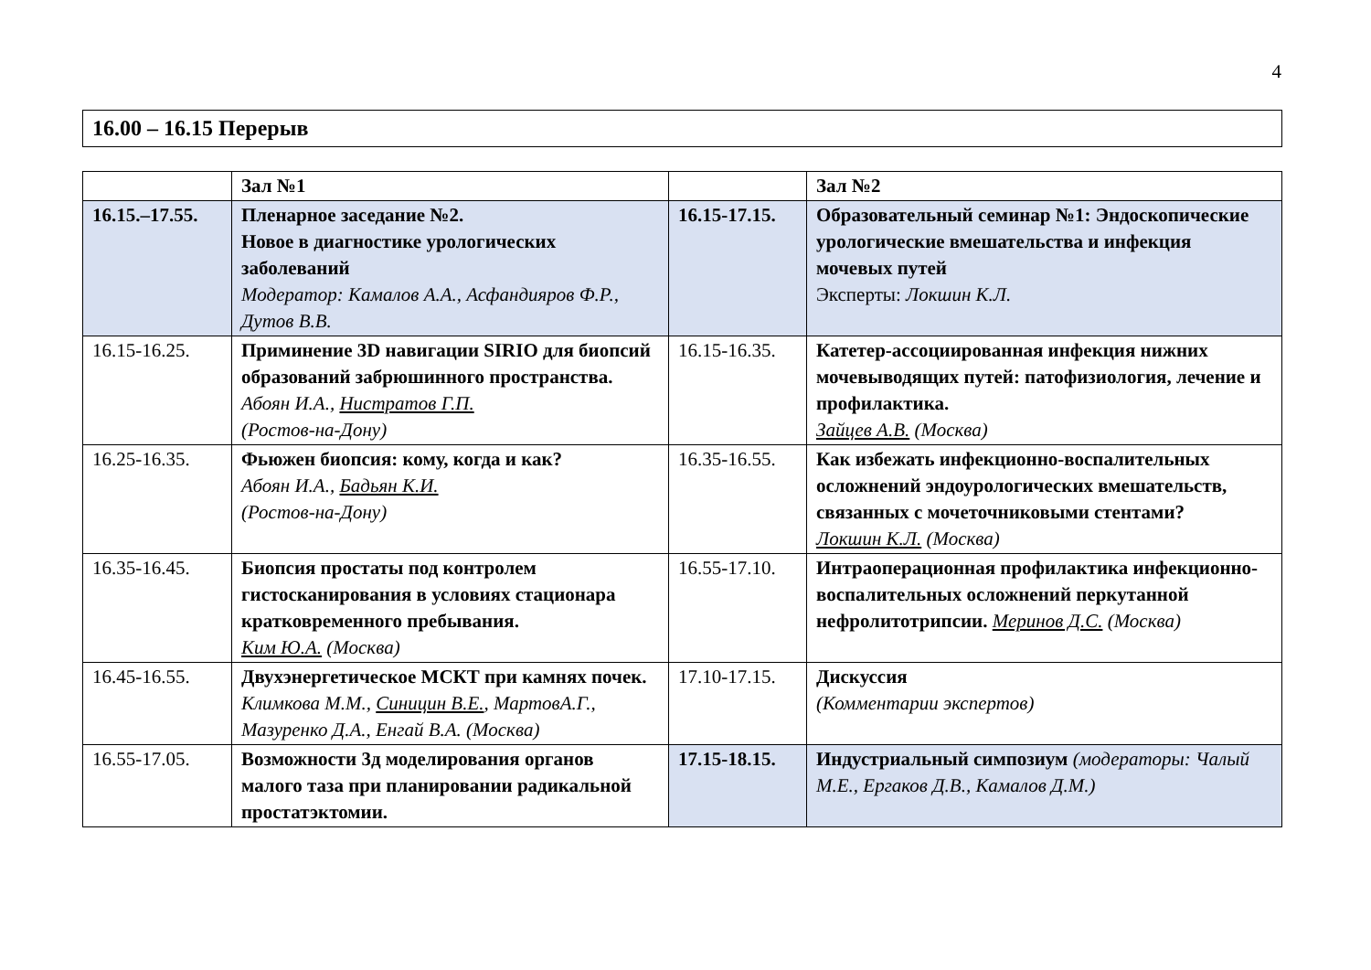4
16.00 – 16.15 Перерыв
| | Зал №1 | | Зал №2 |
| 16.15.–17.55. | Пленарное заседание №2. Новое в диагностике урологических заболеваний Модератор: Камалов А.А., Асфандияров Ф.Р., Дутов В.В. | 16.15-17.15. | Образовательный семинар №1: Эндоскопические урологические вмешательства и инфекция мочевых путей Эксперты: Локшин К.Л. |
| 16.15-16.25. | Приминение 3D навигации SIRIO для биопсий образований забрюшинного пространства. Абоян И.А., Нистратов Г.П. (Ростов-на-Дону) | 16.15-16.35. | Катетер-ассоциированная инфекция нижних мочевыводящих путей: патофизиология, лечение и профилактика. Зайцев А.В. (Москва) |
| 16.25-16.35. | Фьюжен биопсия: кому, когда и как? Абоян И.А., Бадьян К.И. (Ростов-на-Дону) | 16.35-16.55. | Как избежать инфекционно-воспалительных осложнений эндоурологических вмешательств, связанных с мочеточниковыми стентами? Локшин К.Л. (Москва) |
| 16.35-16.45. | Биопсия простаты под контролем гистосканирования в условиях стационара кратковременного пребывания. Ким Ю.А. (Москва) | 16.55-17.10. | Интраоперационная профилактика инфекционно-воспалительных осложнений перкутанной нефролитотрипсии. Меринов Д.С. (Москва) |
| 16.45-16.55. | Двухэнергетическое МСКТ при камнях почек. Климкова М.М., Синицин В.Е. , МартовА.Г., Мазуренко Д.А., Енгай В.А. (Москва) | 17.10-17.15. | Дискуссия (Комментарии экспертов) |
| 16.55-17.05. | Возможности 3д моделирования органов малого таза при планировании радикальной простатэктомии. | 17.15-18.15. | Индустриальный симпозиум (модераторы: Чалый М.Е., Ергаков Д.В., Камалов Д.М.) |